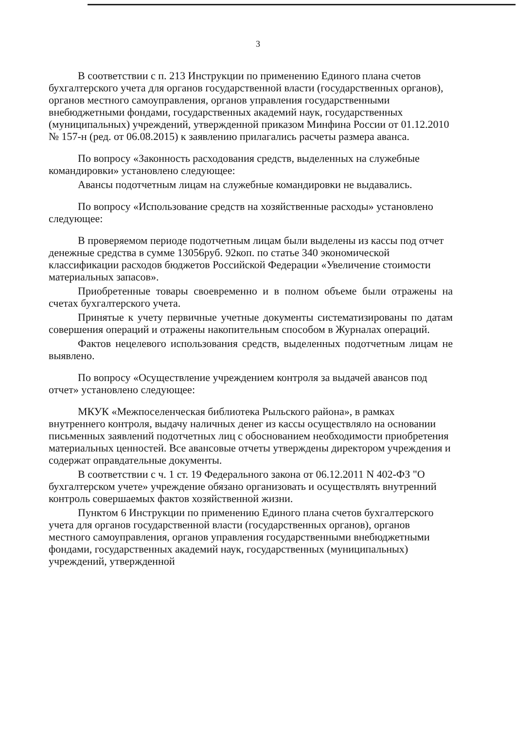3
В соответствии с п. 213 Инструкции по применению Единого плана счетов бухгалтерского учета для органов государственной власти (государственных органов), органов местного самоуправления, органов управления государственными внебюджетными фондами, государственных академий наук, государственных (муниципальных) учреждений, утвержденной приказом Минфина России от 01.12.2010 № 157-н (ред. от 06.08.2015) к заявлению прилагались расчеты размера аванса.
По вопросу «Законность расходования средств, выделенных на служебные командировки» установлено следующее:
Авансы подотчетным лицам на служебные командировки не выдавались.
По вопросу «Использование средств на хозяйственные расходы» установлено следующее:
В проверяемом периоде подотчетным лицам были выделены из кассы под отчет денежные средства в сумме 13056руб. 92коп. по статье 340 экономической классификации расходов бюджетов Российской Федерации «Увеличение стоимости материальных запасов».
Приобретенные товары своевременно и в полном объеме были отражены на счетах бухгалтерского учета.
Принятые к учету первичные учетные документы систематизированы по датам совершения операций и отражены накопительным способом в Журналах операций.
Фактов нецелевого использования средств, выделенных подотчетным лицам не выявлено.
По вопросу «Осуществление учреждением контроля за выдачей авансов под отчет» установлено следующее:
МКУК «Межпоселенческая библиотека Рыльского района», в рамках внутреннего контроля, выдачу наличных денег из кассы осуществляло на основании письменных заявлений подотчетных лиц с обоснованием необходимости приобретения материальных ценностей. Все авансовые отчеты утверждены директором учреждения и содержат оправдательные документы.
В соответствии с ч. 1 ст. 19 Федерального закона от 06.12.2011 N 402-ФЗ "О бухгалтерском учете» учреждение обязано организовать и осуществлять внутренний контроль совершаемых фактов хозяйственной жизни.
Пунктом 6 Инструкции по применению Единого плана счетов бухгалтерского учета для органов государственной власти (государственных органов), органов местного самоуправления, органов управления государственными внебюджетными фондами, государственных академий наук, государственных (муниципальных) учреждений, утвержденной